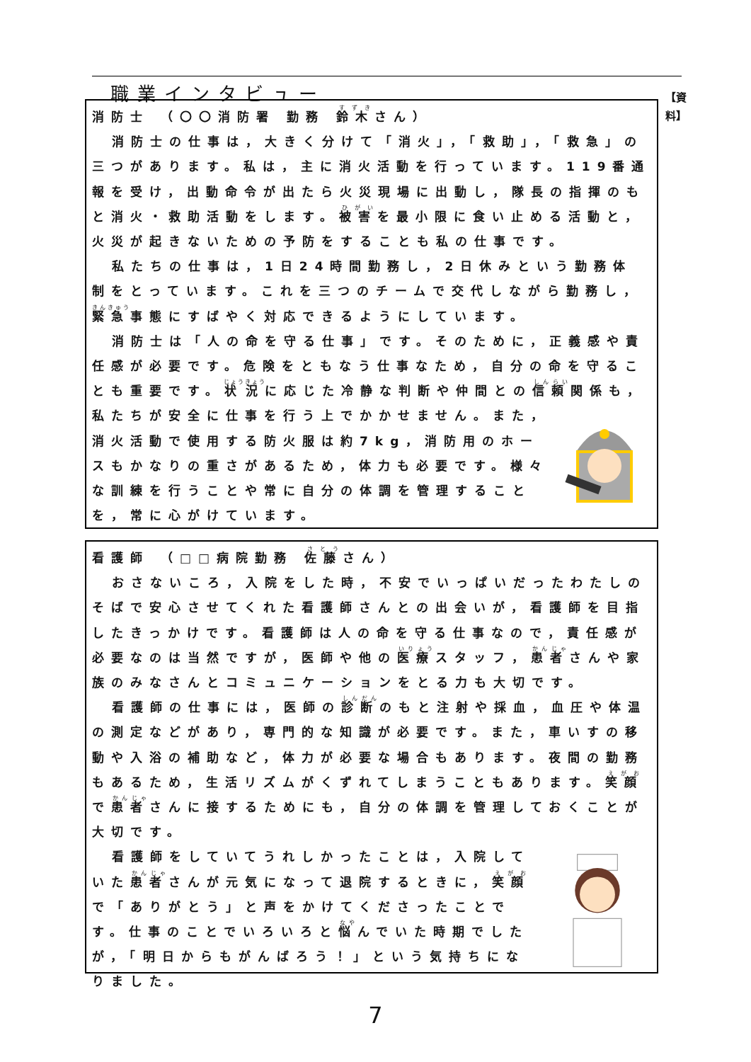職業インタビュー
【資 料】
消防士 （〇〇消防署 勤務 鈴木さん）
消防士の仕事は，大きく分けて「消火」，「救助」，「救急」の三つがあります。私は，主に消火活動を行っています。119番通報を受け，出動命令が出たら火災現場に出動し，隊長の指揮のもと消火・救助活動をします。被害を最小限に食い止める活動と，火災が起きないための予防をすることも私の仕事です。
私たちの仕事は，1日24時間勤務し，2日休みという勤務体制をとっています。これを三つのチームで交代しながら勤務し，緊急事態にすばやく対応できるようにしています。
消防士は「人の命を守る仕事」です。そのために，正義感や責任感が必要です。危険をともなう仕事なため，自分の命を守ることも重要です。状況に応じた冷静な判断や仲間との信頼関係も， 私たちが安全に仕事を行う上でかかせません。また，消火活動で使用する防火服は約7kg，消防用のホースもかなりの重さがあるため，体力も必要です。様々な訓練を行うことや常に自分の体調を管理することを，常に心がけています。
看護師 （□□病院勤務 佐藤さん）
おさないころ，入院をした時，不安でいっぱいだったわたしのそばで安心させてくれた看護師さんとの出会いが，看護師を目指したきっかけです。看護師は人の命を守る仕事なので，責任感が必要なのは当然ですが，医師や他の医療スタッフ，患者さんや家族のみなさんとコミュニケーションをとる力も大切です。
看護師の仕事には，医師の診断のもと注射や採血，血圧や体温の測定などがあり，専門的な知識が必要です。また，車いすの移動や入浴の補助など，体力が必要な場合もあります。夜間の勤務もあるため，生活リズムがくずれてしまうこともあります。笑顔で患者さんに接するためにも，自分の体調を管理しておくことが大切です。
看護師をしていてうれしかったことは，入院していた患者さんが元気になって退院するときに，笑顔で「ありがとう」と声をかけてくださったことです。仕事のことでいろいろと悩んでいた時期でしたが，「明日からもがんばろう！」という気持ちになりました。
7